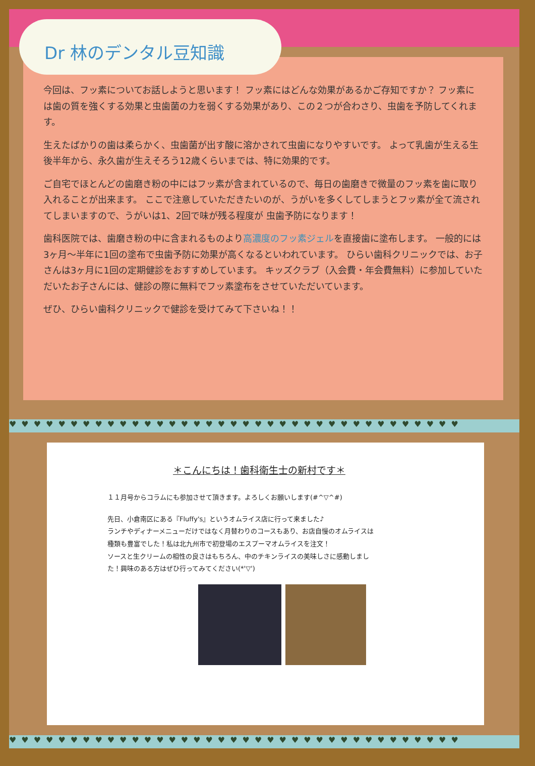Dr 林のデンタル豆知識
今回は、フッ素についてお話しようと思います！ フッ素にはどんな効果があるかご存知ですか？ フッ素には歯の質を強くする効果と虫歯菌の力を弱くする効果があり、この２つが合わさり、虫歯を予防してくれます。
生えたばかりの歯は柔らかく、虫歯菌が出す酸に溶かされて虫歯になりやすいです。 よって乳歯が生える生後半年から、永久歯が生えそろう12歳くらいまでは、特に効果的です。
ご自宅でほとんどの歯磨き粉の中にはフッ素が含まれているので、毎日の歯磨きで微量のフッ素を歯に取り入れることが出来ます。 ここで注意していただきたいのが、うがいを多くしてしまうとフッ素が全て流されてしまいますので、うがいは1、2回で味が残る程度が 虫歯予防になります！
歯科医院では、歯磨き粉の中に含まれるものより高濃度のフッ素ジェルを直接歯に塗布します。 一般的には3ヶ月～半年に1回の塗布で虫歯予防に効果が高くなるといわれています。 ひらい歯科クリニックでは、お子さんは3ヶ月に1回の定期健診をおすすめしています。 キッズクラブ（入会費・年会費無料）に参加していただいたお子さんには、健診の際に無料でフッ素塗布をさせていただいています。
ぜひ、ひらい歯科クリニックで健診を受けてみて下さいね！！
♥♥♥♥♥♥♥♥♥♥♥♥♥♥♥♥♥♥♥♥♥♥♥♥♥♥♥♥♥♥♥♥♥♥♥♥♥
＊こんにちは！歯科衛生士の新村です＊
１１月号からコラムにも参加させて頂きます。よろしくお願いします(#^▽^#)
先日、小倉南区にある『Fluffy's』というオムライス店に行って来ました♪
ランチやディナーメニューだけではなく月替わりのコースもあり、お店自慢のオムライスは
種類も豊富でした！私は北九州市で初登場のエスプーマオムライスを注文！
ソースと生クリームの相性の良さはもちろん、中のチキンライスの美味しさに感動しまし
た！興味のある方はぜひ行ってみてください(*'▽')
♥♥♥♥♥♥♥♥♥♥♥♥♥♥♥♥♥♥♥♥♥♥♥♥♥♥♥♥♥♥♥♥♥♥♥♥♥